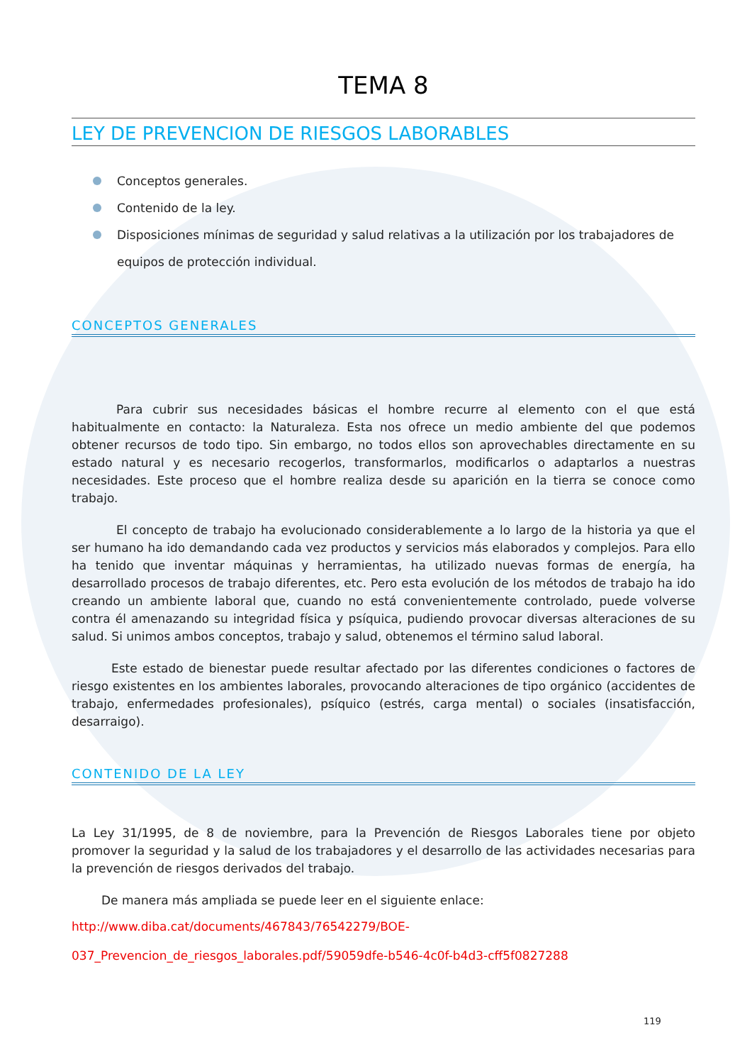TEMA 8
LEY DE PREVENCION DE RIESGOS LABORABLES
Conceptos generales.
Contenido de la ley.
Disposiciones mínimas de seguridad y salud relativas a la utilización por los trabajadores de equipos de protección individual.
CONCEPTOS GENERALES
Para cubrir sus necesidades básicas el hombre recurre al elemento con el que está habitualmente en contacto: la Naturaleza. Esta nos ofrece un medio ambiente del que podemos obtener recursos de todo tipo. Sin embargo, no todos ellos son aprovechables directamente en su estado natural y es necesario recogerlos, transformarlos, modificarlos o adaptarlos a nuestras necesidades. Este proceso que el hombre realiza desde su aparición en la tierra se conoce como trabajo.
El concepto de trabajo ha evolucionado considerablemente a lo largo de la historia ya que el ser humano ha ido demandando cada vez productos y servicios más elaborados y complejos. Para ello ha tenido que inventar máquinas y herramientas, ha utilizado nuevas formas de energía, ha desarrollado procesos de trabajo diferentes, etc. Pero esta evolución de los métodos de trabajo ha ido creando un ambiente laboral que, cuando no está convenientemente controlado, puede volverse contra él amenazando su integridad física y psíquica, pudiendo provocar diversas alteraciones de su salud. Si unimos ambos conceptos, trabajo y salud, obtenemos el término salud laboral.
Este estado de bienestar puede resultar afectado por las diferentes condiciones o factores de riesgo existentes en los ambientes laborales, provocando alteraciones de tipo orgánico (accidentes de trabajo, enfermedades profesionales), psíquico (estrés, carga mental) o sociales (insatisfacción, desarraigo).
CONTENIDO DE LA LEY
La Ley 31/1995, de 8 de noviembre, para la Prevención de Riesgos Laborales tiene por objeto promover la seguridad y la salud de los trabajadores y el desarrollo de las actividades necesarias para la prevención de riesgos derivados del trabajo.
De manera más ampliada se puede leer en el siguiente enlace:
http://www.diba.cat/documents/467843/76542279/BOE-
037_Prevencion_de_riesgos_laborales.pdf/59059dfe-b546-4c0f-b4d3-cff5f0827288
119